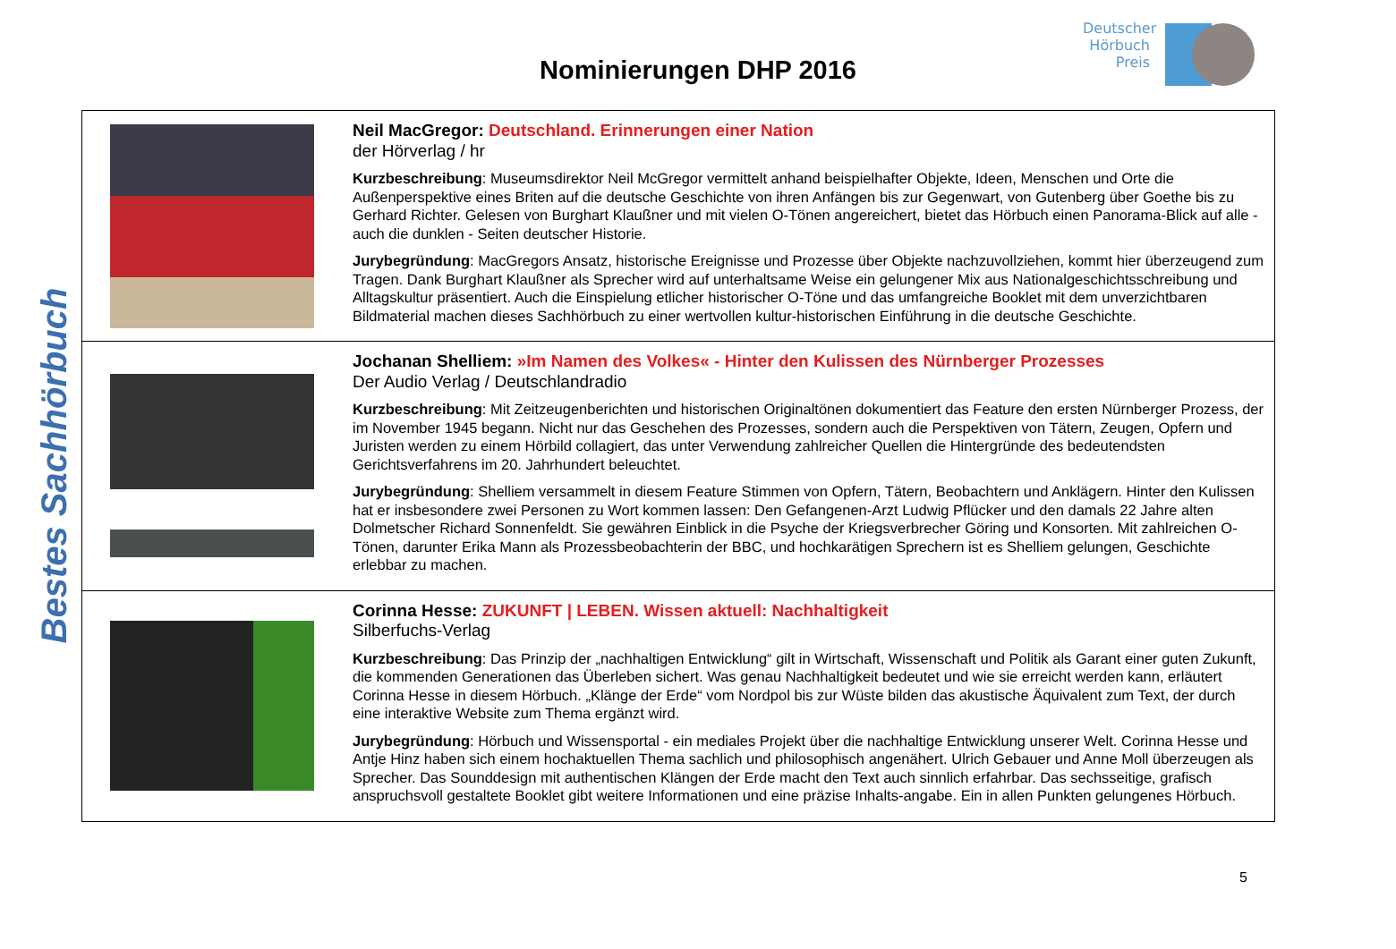Deutscher Hörbuch Preis
Nominierungen DHP 2016
Bestes Sachhörbuch
| | Neil MacGregor: Deutschland. Erinnerungen einer Nation der Hörverlag / hr Kurzbeschreibung : Museumsdirektor Neil McGregor vermittelt anhand beispielhafter Objekte, Ideen, Menschen und Orte die Außenperspektive eines Briten auf die deutsche Geschichte von ihren Anfängen bis zur Gegenwart, von Gutenberg über Goethe bis zu Gerhard Richter. Gelesen von Burghart Klaußner und mit vielen O-Tönen angereichert, bietet das Hörbuch einen Panorama-Blick auf alle - auch die dunklen - Seiten deutscher Historie. Jurybegründung : MacGregors Ansatz, historische Ereignisse und Prozesse über Objekte nachzuvollziehen, kommt hier überzeugend zum Tragen. Dank Burghart Klaußner als Sprecher wird auf unterhaltsame Weise ein gelungener Mix aus Nationalgeschichtsschreibung und Alltagskultur präsentiert. Auch die Einspielung etlicher historischer O-Töne und das umfangreiche Booklet mit dem unverzichtbaren Bildmaterial machen dieses Sachhörbuch zu einer wertvollen kultur-historischen Einführung in die deutsche Geschichte. |
| | Jochanan Shelliem: »Im Namen des Volkes« - Hinter den Kulissen des Nürnberger Prozesses Der Audio Verlag / Deutschlandradio Kurzbeschreibung : Mit Zeitzeugenberichten und historischen Originaltönen dokumentiert das Feature den ersten Nürnberger Prozess, der im November 1945 begann. Nicht nur das Geschehen des Prozesses, sondern auch die Perspektiven von Tätern, Zeugen, Opfern und Juristen werden zu einem Hörbild collagiert, das unter Verwendung zahlreicher Quellen die Hintergründe des bedeutendsten Gerichtsverfahrens im 20. Jahrhundert beleuchtet. Jurybegründung : Shelliem versammelt in diesem Feature Stimmen von Opfern, Tätern, Beobachtern und Anklägern. Hinter den Kulissen hat er insbesondere zwei Personen zu Wort kommen lassen: Den Gefangenen-Arzt Ludwig Pflücker und den damals 22 Jahre alten Dolmetscher Richard Sonnenfeldt. Sie gewähren Einblick in die Psyche der Kriegsverbrecher Göring und Konsorten. Mit zahlreichen O-Tönen, darunter Erika Mann als Prozessbeobachterin der BBC, und hochkarätigen Sprechern ist es Shelliem gelungen, Geschichte erlebbar zu machen. |
| | Corinna Hesse: ZUKUNFT / LEBEN. Wissen aktuell: Nachhaltigkeit Silberfuchs-Verlag Kurzbeschreibung : Das Prinzip der „nachhaltigen Entwicklung“ gilt in Wirtschaft, Wissenschaft und Politik als Garant einer guten Zukunft, die kommenden Generationen das Überleben sichert. Was genau Nachhaltigkeit bedeutet und wie sie erreicht werden kann, erläutert Corinna Hesse in diesem Hörbuch. „Klänge der Erde“ vom Nordpol bis zur Wüste bilden das akustische Äquivalent zum Text, der durch eine interaktive Website zum Thema ergänzt wird. Jurybegründung : Hörbuch und Wissensportal - ein mediales Projekt über die nachhaltige Entwicklung unserer Welt. Corinna Hesse und Antje Hinz haben sich einem hochaktuellen Thema sachlich und philosophisch angenähert. Ulrich Gebauer und Anne Moll überzeugen als Sprecher. Das Sounddesign mit authentischen Klängen der Erde macht den Text auch sinnlich erfahrbar. Das sechsseitige, grafisch anspruchsvoll gestaltete Booklet gibt weitere Informationen und eine präzise Inhalts-angabe. Ein in allen Punkten gelungenes Hörbuch. |
5